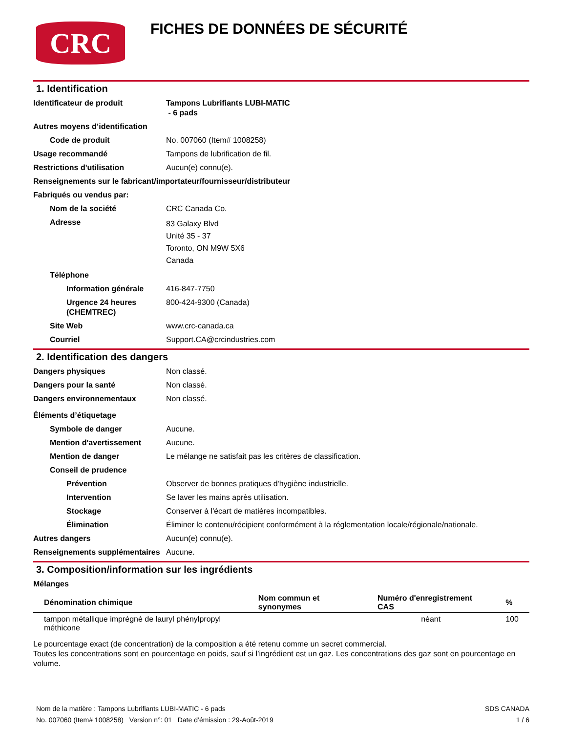CRC
FICHES DE DONNÉES DE SÉCURITÉ
1. Identification
Identificateur de produit Tampons Lubrifiants LUBI-MATIC
- 6 pads
Autres moyens d’identification
Code de produit No. 007060 (Item# 1008258)
Usage recommandé Tampons de lubrification de fil.
Restrictions d'utilisation Aucun(e) connu(e).
Renseignements sur le fabricant/importateur/fournisseur/distributeur
Fabriqués ou vendus par:
Nom de la société CRC Canada Co.
Adresse
83 Galaxy Blvd
Unité 35 - 37
Toronto, ON M9W 5X6
Canada
Téléphone
Information générale 416-847-7750
Urgence 24 heures (CHEMTREC)
800-424-9300 (Canada)
Site Web www.crc-canada.ca
Courriel Support.CA@crcindustries.com
2. Identification des dangers
Dangers physiques Non classé.
Dangers pour la santé Non classé.
Dangers environnementaux Non classé.
Éléments d’étiquetage
Symbole de danger Aucune.
Mention d'avertissement Aucune.
Mention de danger Le mélange ne satisfait pas les critères de classification.
Conseil de prudence
Prévention Observer de bonnes pratiques d'hygiène industrielle.
Intervention Se laver les mains après utilisation.
Stockage Conserver à l'écart de matières incompatibles.
Élimination Éliminer le contenu/récipient conformément à la réglementation locale/régionale/nationale.
Autres dangers Aucun(e) connu(e).
Renseignements supplémentaires
Aucune.
3. Composition/information sur les ingrédients
Mélanges
| Dénomination chimique | Nom commun et synonymes | Numéro d'enregistrement CAS | % |
| --- | --- | --- | --- |
| tampon métallique imprégné de lauryl phénylpropyl méthicone | | néant | 100 |
Le pourcentage exact (de concentration) de la composition a été retenu comme un secret commercial.
Toutes les concentrations sont en pourcentage en poids, sauf si l’ingrédient est un gaz. Les concentrations des gaz sont en pourcentage en volume.
Nom de la matière : Tampons Lubrifiants LUBI-MATIC - 6 pads
No. 007060 (Item# 1008258) Version n°: 01 Date d’émission : 29-Août-2019
SDS CANADA
1 / 6